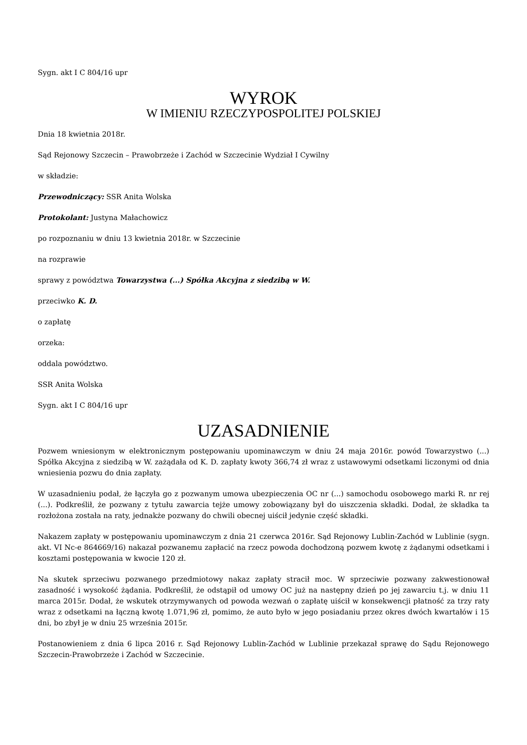Sygn. akt I C 804/16 upr
WYROK
W IMIENIU RZECZYPOSPOLITEJ POLSKIEJ
Dnia 18 kwietnia 2018r.
Sąd Rejonowy Szczecin – Prawobrzeże i Zachód w Szczecinie Wydział I Cywilny
w składzie:
Przewodniczący: SSR Anita Wolska
Protokolant: Justyna Małachowicz
po rozpoznaniu w dniu 13 kwietnia 2018r. w Szczecinie
na rozprawie
sprawy z powództwa Towarzystwa (...) Spółka Akcyjna z siedzibą w W.
przeciwko K. D.
o zapłatę
orzeka:
oddala powództwo.
SSR Anita Wolska
Sygn. akt I C 804/16 upr
UZASADNIENIE
Pozwem wniesionym w elektronicznym postępowaniu upominawczym w dniu 24 maja 2016r. powód Towarzystwo (...) Spółka Akcyjna z siedzibą w W. zażądała od K. D. zapłaty kwoty 366,74 zł wraz z ustawowymi odsetkami liczonymi od dnia wniesienia pozwu do dnia zapłaty.
W uzasadnieniu podał, że łączyła go z pozwanym umowa ubezpieczenia OC nr (...) samochodu osobowego marki R. nr rej (...). Podkreślił, że pozwany z tytułu zawarcia tejże umowy zobowiązany był do uiszczenia składki. Dodał, że składka ta rozłożona została na raty, jednakże pozwany do chwili obecnej uiścił jedynie część składki.
Nakazem zapłaty w postępowaniu upominawczym z dnia 21 czerwca 2016r. Sąd Rejonowy Lublin-Zachód w Lublinie (sygn. akt. VI Nc-e 864669/16) nakazał pozwanemu zapłacić na rzecz powoda dochodzoną pozwem kwotę z żądanymi odsetkami i kosztami postępowania w kwocie 120 zł.
Na skutek sprzeciwu pozwanego przedmiotowy nakaz zapłaty stracił moc. W sprzeciwie pozwany zakwestionował zasadność i wysokość żądania. Podkreślił, że odstąpił od umowy OC już na następny dzień po jej zawarciu t.j. w dniu 11 marca 2015r. Dodał, że wskutek otrzymywanych od powoda wezwań o zapłatę uiścił w konsekwencji płatność za trzy raty wraz z odsetkami na łączną kwotę 1.071,96 zł, pomimo, że auto było w jego posiadaniu przez okres dwóch kwartałów i 15 dni, bo zbył je w dniu 25 września 2015r.
Postanowieniem z dnia 6 lipca 2016 r. Sąd Rejonowy Lublin-Zachód w Lublinie przekazał sprawę do Sądu Rejonowego Szczecin-Prawobrzeże i Zachód w Szczecinie.